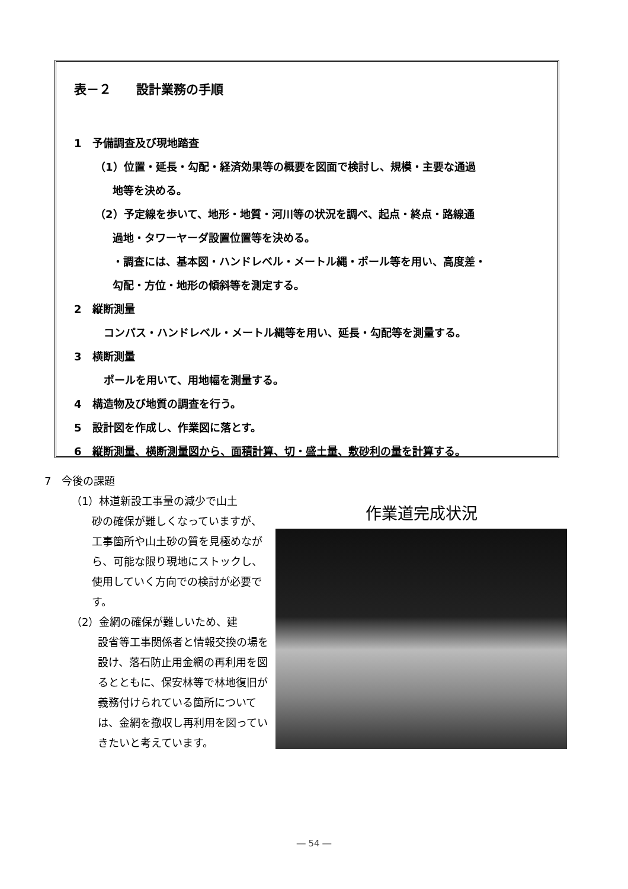表－２　　設計業務の手順
1　予備調査及び現地踏査
（1）位置・延長・勾配・経済効果等の概要を図面で検討し、規模・主要な通過
地等を決める。
（2）予定線を歩いて、地形・地質・河川等の状況を調べ、起点・終点・路線通
過地・タワーヤーダ設置位置等を決める。
・調査には、基本図・ハンドレベル・メートル縄・ポール等を用い、高度差・
勾配・方位・地形の傾斜等を測定する。
2　縦断測量
コンパス・ハンドレベル・メートル縄等を用い、延長・勾配等を測量する。
3　横断測量
ポールを用いて、用地幅を測量する。
4　構造物及び地質の調査を行う。
5　設計図を作成し、作業図に落とす。
6　縦断測量、横断測量図から、面積計算、切・盛土量、敷砂利の量を計算する。
7　今後の課題
（1）林道新設工事量の減少で山土
砂の確保が難しくなっていますが、工事箇所や山土砂の質を見極めながら、可能な限り現地にストックし、使用していく方向での検討が必要です。
（2）金網の確保が難しいため、建
設省等工事関係者と情報交換の場を設け、落石防止用金網の再利用を図るとともに、保安林等で林地復旧が義務付けられている箇所については、金網を撤収し再利用を図っていきたいと考えています。
作業道完成状況
― 54 ―